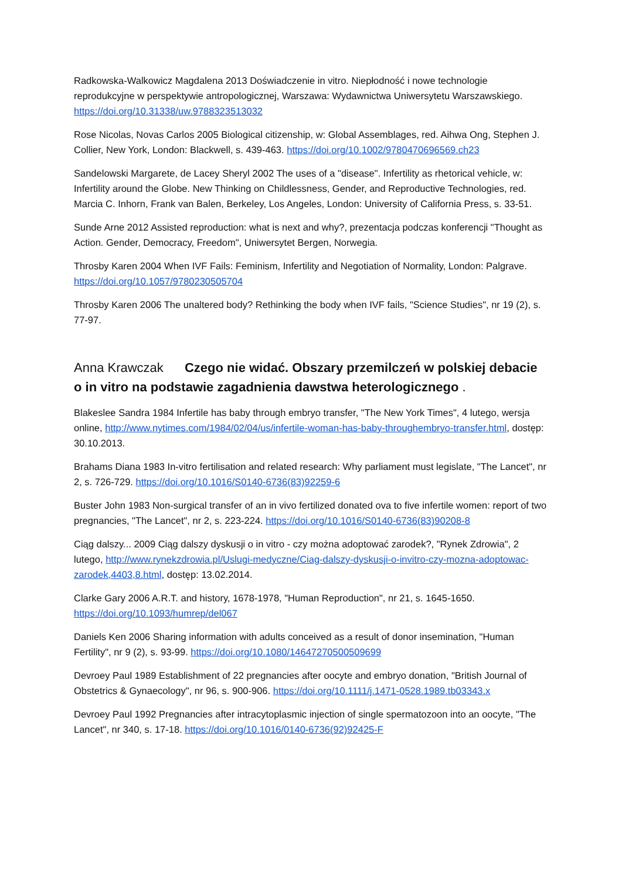Radkowska-Walkowicz Magdalena 2013 Doświadczenie in vitro. Niepłodność i nowe technologie reprodukcyjne w perspektywie antropologicznej, Warszawa: Wydawnictwa Uniwersytetu Warszawskiego. https://doi.org/10.31338/uw.9788323513032
Rose Nicolas, Novas Carlos 2005 Biological citizenship, w: Global Assemblages, red. Aihwa Ong, Stephen J. Collier, New York, London: Blackwell, s. 439-463. https://doi.org/10.1002/9780470696569.ch23
Sandelowski Margarete, de Lacey Sheryl 2002 The uses of a "disease". Infertility as rhetorical vehicle, w: Infertility around the Globe. New Thinking on Childlessness, Gender, and Reproductive Technologies, red. Marcia C. Inhorn, Frank van Balen, Berkeley, Los Angeles, London: University of California Press, s. 33-51.
Sunde Arne 2012 Assisted reproduction: what is next and why?, prezentacja podczas konferencji "Thought as Action. Gender, Democracy, Freedom", Uniwersytet Bergen, Norwegia.
Throsby Karen 2004 When IVF Fails: Feminism, Infertility and Negotiation of Normality, London: Palgrave. https://doi.org/10.1057/9780230505704
Throsby Karen 2006 The unaltered body? Rethinking the body when IVF fails, "Science Studies", nr 19 (2), s. 77-97.
Anna Krawczak Czego nie widać. Obszary przemilczeń w polskiej debacie o in vitro na podstawie zagadnienia dawstwa heterologicznego .
Blakeslee Sandra 1984 Infertile has baby through embryo transfer, "The New York Times", 4 lutego, wersja online, http://www.nytimes.com/1984/02/04/us/infertile-woman-has-baby-throughembryo-transfer.html, dostęp: 30.10.2013.
Brahams Diana 1983 In-vitro fertilisation and related research: Why parliament must legislate, "The Lancet", nr 2, s. 726-729. https://doi.org/10.1016/S0140-6736(83)92259-6
Buster John 1983 Non-surgical transfer of an in vivo fertilized donated ova to five infertile women: report of two pregnancies, "The Lancet", nr 2, s. 223-224. https://doi.org/10.1016/S0140-6736(83)90208-8
Ciąg dalszy... 2009 Ciąg dalszy dyskusji o in vitro - czy można adoptować zarodek?, "Rynek Zdrowia", 2 lutego, http://www.rynekzdrowia.pl/Uslugi-medyczne/Ciag-dalszy-dyskusji-o-invitro-czy-mozna-adoptowac-zarodek,4403,8.html, dostęp: 13.02.2014.
Clarke Gary 2006 A.R.T. and history, 1678-1978, "Human Reproduction", nr 21, s. 1645-1650. https://doi.org/10.1093/humrep/del067
Daniels Ken 2006 Sharing information with adults conceived as a result of donor insemination, "Human Fertility", nr 9 (2), s. 93-99. https://doi.org/10.1080/14647270500509699
Devroey Paul 1989 Establishment of 22 pregnancies after oocyte and embryo donation, "British Journal of Obstetrics & Gynaecology", nr 96, s. 900-906. https://doi.org/10.1111/j.1471-0528.1989.tb03343.x
Devroey Paul 1992 Pregnancies after intracytoplasmic injection of single spermatozoon into an oocyte, "The Lancet", nr 340, s. 17-18. https://doi.org/10.1016/0140-6736(92)92425-F